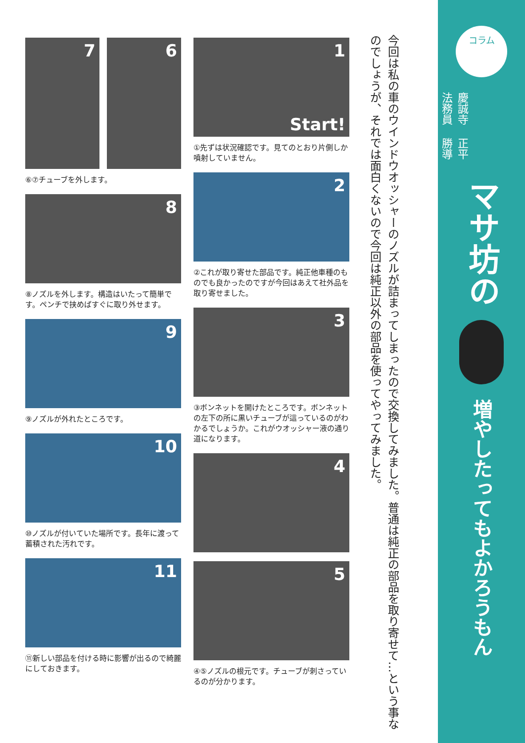コラム
慶誠寺法務員
正平勝導
マサ坊の
増やしたってもよかろうもん
今回は私の車のウインドウオッシャーのノズルが詰まってしまったので交換してみました。普通は純正の部品を取り寄せて…という事なのでしょうが、それでは面白くないので今回は純正以外の部品を使ってやってみました。
1
Start!
①先ずは状況確認です。見てのとおり片側しか噴射していません。
2
②これが取り寄せた部品です。純正他車種のものでも良かったのですが今回はあえて社外品を取り寄せました。
3
③ボンネットを開けたところです。ボンネットの左下の所に黒いチューブが這っているのがわかるでしょうか。これがウオッシャー液の通り道になります。
4
5
④⑤ノズルの根元です。チューブが刺さっているのが分かります。
7
6
⑥⑦チューブを外します。
8
⑧ノズルを外します。構造はいたって簡単です。ペンチで挟めばすぐに取り外せます。
9
⑨ノズルが外れたところです。
10
⑩ノズルが付いていた場所です。長年に渡って蓄積された汚れです。
11
⑪新しい部品を付ける時に影響が出るので綺麗にしておきます。